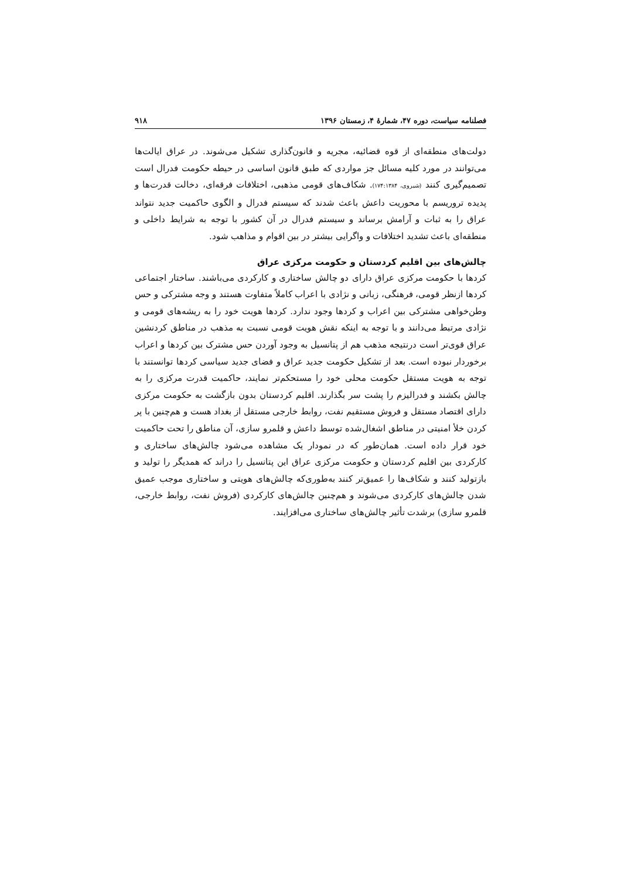فصلنامه سیاست، دوره ۴۷، شمارهٔ ۴، زمستان ۱۳۹۶ ۹۱۸
دولت‌های منطقه‌ای از قوه قضائیه، مجریه و قانون‌گذاری تشکیل می‌شوند. در عراق ایالت‌ها می‌توانند در مورد کلیه مسائل جز مواردی که طبق قانون اساسی در حیطه حکومت فدرال است تصمیم‌گیری کنند (شیروی، ۱۷۴:۱۳۸۴). شکاف‌های قومی مذهبی، اختلافات فرقه‌ای، دخالت قدرت‌ها و پدیده تروریسم با محوریت داعش باعث شدند که سیستم فدرال و الگوی حاکمیت جدید نتواند عراق را به ثبات و آرامش برساند و سیستم فدرال در آن کشور با توجه به شرایط داخلی و منطقه‌ای باعث تشدید اختلافات و واگرایی بیشتر در بین اقوام و مذاهب شود.
چالش‌های بین اقلیم کردستان و حکومت مرکزی عراق
کردها با حکومت مرکزی عراق دارای دو چالش ساختاری و کارکردی می‌باشند. ساختار اجتماعی کردها ازنظر قومی، فرهنگی، زبانی و نژادی با اعراب کاملاً متفاوت هستند و وجه مشترکی و حس وطن‌خواهی مشترکی بین اعراب و کردها وجود ندارد. کردها هویت خود را به ریشه‌های قومی و نژادی مرتبط می‌دانند و با توجه به اینکه نقش هویت قومی نسبت به مذهب در مناطق کردنشین عراق قوی‌تر است درنتیجه مذهب هم از پتانسیل به وجود آوردن حس مشترک بین کردها و اعراب برخوردار نبوده است. بعد از تشکیل حکومت جدید عراق و فضای جدید سیاسی کردها توانستند با توجه به هویت مستقل حکومت محلی خود را مستحکم‌تر نمایند، حاکمیت قدرت مرکزی را به چالش بکشند و فدرالیزم را پشت سر بگذارند. اقلیم کردستان بدون بازگشت به حکومت مرکزی دارای اقتصاد مستقل و فروش مستقیم نفت، روابط خارجی مستقل از بغداد هست و هم‌چنین با پر کردن خلأ امنیتی در مناطق اشغال‌شده توسط داعش و قلمرو سازی، آن مناطق را تحت حاکمیت خود قرار داده است. همان‌طور که در نمودار یک مشاهده می‌شود چالش‌های ساختاری و کارکردی بین اقلیم کردستان و حکومت مرکزی عراق این پتانسیل را دراند که همدیگر را تولید و بازتولید کنند و شکاف‌ها را عمیق‌تر کنند به‌طوری‌که چالش‌های هویتی و ساختاری موجب عمیق شدن چالش‌های کارکردی می‌شوند و هم‌چنین چالش‌های کارکردی (فروش نفت، روابط خارجی، قلمرو سازی) برشدت تأثیر چالش‌های ساختاری می‌افزایند.